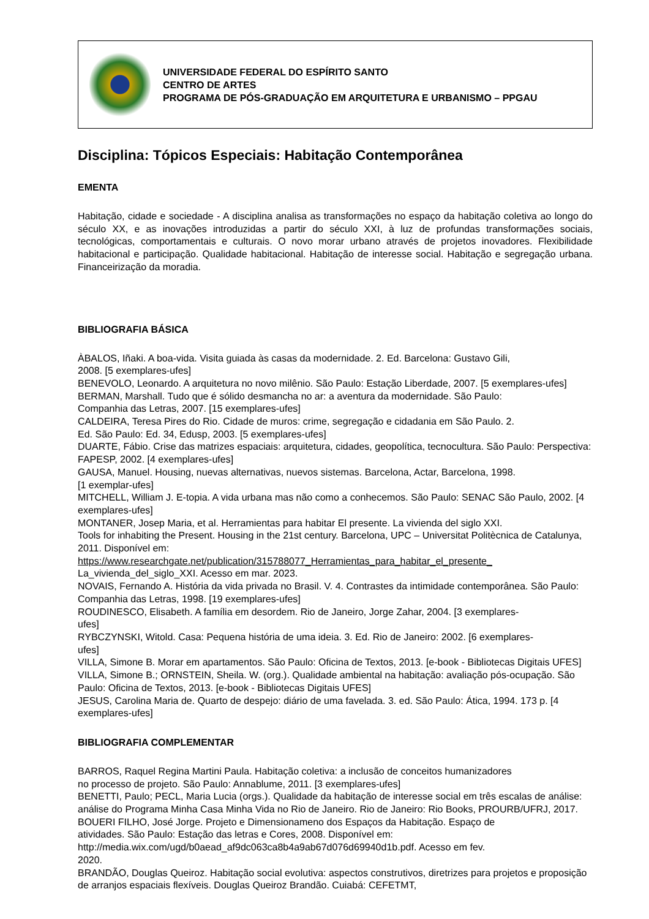UNIVERSIDADE FEDERAL DO ESPÍRITO SANTO
CENTRO DE ARTES
PROGRAMA DE PÓS-GRADUAÇÃO EM ARQUITETURA E URBANISMO – PPGAU
Disciplina: Tópicos Especiais: Habitação Contemporânea
EMENTA
Habitação, cidade e sociedade - A disciplina analisa as transformações no espaço da habitação coletiva ao longo do século XX, e as inovações introduzidas a partir do século XXI, à luz de profundas transformações sociais, tecnológicas, comportamentais e culturais. O novo morar urbano através de projetos inovadores. Flexibilidade habitacional e participação. Qualidade habitacional. Habitação de interesse social. Habitação e segregação urbana. Financeirização da moradia.
BIBLIOGRAFIA BÁSICA
ÀBALOS, Iñaki. A boa-vida. Visita guiada às casas da modernidade. 2. Ed. Barcelona: Gustavo Gili,
2008. [5 exemplares-ufes]
BENEVOLO, Leonardo. A arquitetura no novo milênio. São Paulo: Estação Liberdade, 2007. [5 exemplares-ufes]
BERMAN, Marshall. Tudo que é sólido desmancha no ar: a aventura da modernidade. São Paulo:
Companhia das Letras, 2007. [15 exemplares-ufes]
CALDEIRA, Teresa Pires do Rio. Cidade de muros: crime, segregação e cidadania em São Paulo. 2.
Ed. São Paulo: Ed. 34, Edusp, 2003. [5 exemplares-ufes]
DUARTE, Fábio. Crise das matrizes espaciais: arquitetura, cidades, geopolítica, tecnocultura. São Paulo: Perspectiva: FAPESP, 2002. [4 exemplares-ufes]
GAUSA, Manuel. Housing, nuevas alternativas, nuevos sistemas. Barcelona, Actar, Barcelona, 1998.
[1 exemplar-ufes]
MITCHELL, William J. E-topia. A vida urbana mas não como a conhecemos. São Paulo: SENAC São Paulo, 2002. [4 exemplares-ufes]
MONTANER, Josep Maria, et al. Herramientas para habitar El presente. La vivienda del siglo XXI.
Tools for inhabiting the Present. Housing in the 21st century. Barcelona, UPC – Universitat Politècnica de Catalunya, 2011. Disponível em:
https://www.researchgate.net/publication/315788077_Herramientas_para_habitar_el_presente_
La_vivienda_del_siglo_XXI. Acesso em mar. 2023.
NOVAIS, Fernando A. História da vida privada no Brasil. V. 4. Contrastes da intimidade contemporânea. São Paulo: Companhia das Letras, 1998. [19 exemplares-ufes]
ROUDINESCO, Elisabeth. A família em desordem. Rio de Janeiro, Jorge Zahar, 2004. [3 exemplares-
ufes]
RYBCZYNSKI, Witold. Casa: Pequena história de uma ideia. 3. Ed. Rio de Janeiro: 2002. [6 exemplares-
ufes]
VILLA, Simone B. Morar em apartamentos. São Paulo: Oficina de Textos, 2013. [e-book - Bibliotecas Digitais UFES]
VILLA, Simone B.; ORNSTEIN, Sheila. W. (org.). Qualidade ambiental na habitação: avaliação pós-ocupação. São Paulo: Oficina de Textos, 2013. [e-book - Bibliotecas Digitais UFES]
JESUS, Carolina Maria de. Quarto de despejo: diário de uma favelada. 3. ed. São Paulo: Ática, 1994. 173 p. [4 exemplares-ufes]
BIBLIOGRAFIA COMPLEMENTAR
BARROS, Raquel Regina Martini Paula. Habitação coletiva: a inclusão de conceitos humanizadores
no processo de projeto. São Paulo: Annablume, 2011. [3 exemplares-ufes]
BENETTI, Paulo; PECL, Maria Lucia (orgs.). Qualidade da habitação de interesse social em três escalas de análise: análise do Programa Minha Casa Minha Vida no Rio de Janeiro. Rio de Janeiro: Rio Books, PROURB/UFRJ, 2017.
BOUERI FILHO, José Jorge. Projeto e Dimensionameno dos Espaços da Habitação. Espaço de
atividades. São Paulo: Estação das letras e Cores, 2008. Disponível em:
http://media.wix.com/ugd/b0aead_af9dc063ca8b4a9ab67d076d69940d1b.pdf. Acesso em fev.
2020.
BRANDÃO, Douglas Queiroz. Habitação social evolutiva: aspectos construtivos, diretrizes para projetos e proposição de arranjos espaciais flexíveis. Douglas Queiroz Brandão. Cuiabá: CEFETMT,